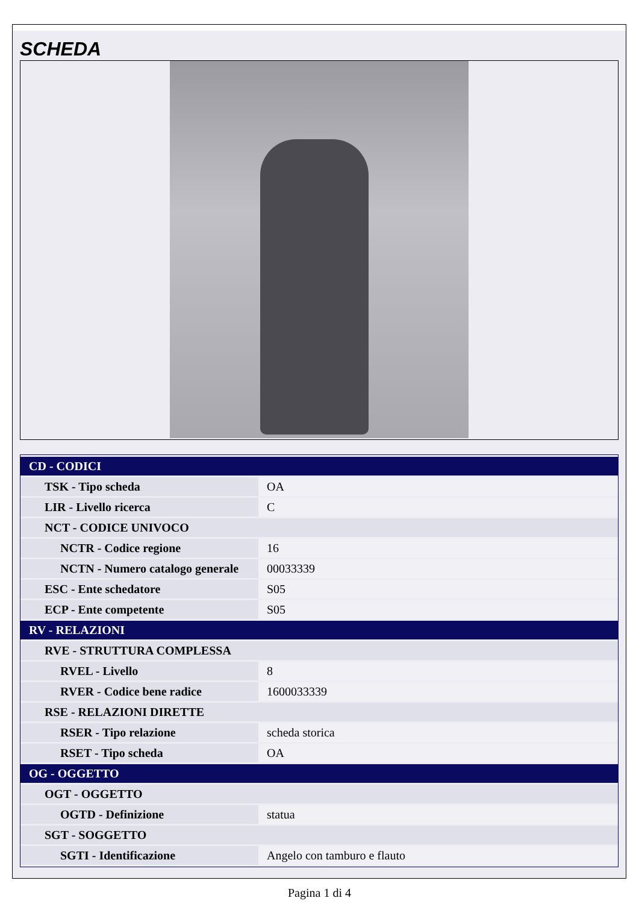SCHEDA
| CD - CODICI | |
| TSK - Tipo scheda | OA |
| LIR - Livello ricerca | C |
| NCT - CODICE UNIVOCO | |
| NCTR - Codice regione | 16 |
| NCTN - Numero catalogo generale | 00033339 |
| ESC - Ente schedatore | S05 |
| ECP - Ente competente | S05 |
| RV - RELAZIONI | |
| RVE - STRUTTURA COMPLESSA | |
| RVEL - Livello | 8 |
| RVER - Codice bene radice | 1600033339 |
| RSE - RELAZIONI DIRETTE | |
| RSER - Tipo relazione | scheda storica |
| RSET - Tipo scheda | OA |
| OG - OGGETTO | |
| OGT - OGGETTO | |
| OGTD - Definizione | statua |
| SGT - SOGGETTO | |
| SGTI - Identificazione | Angelo con tamburo e flauto |
Pagina 1 di 4